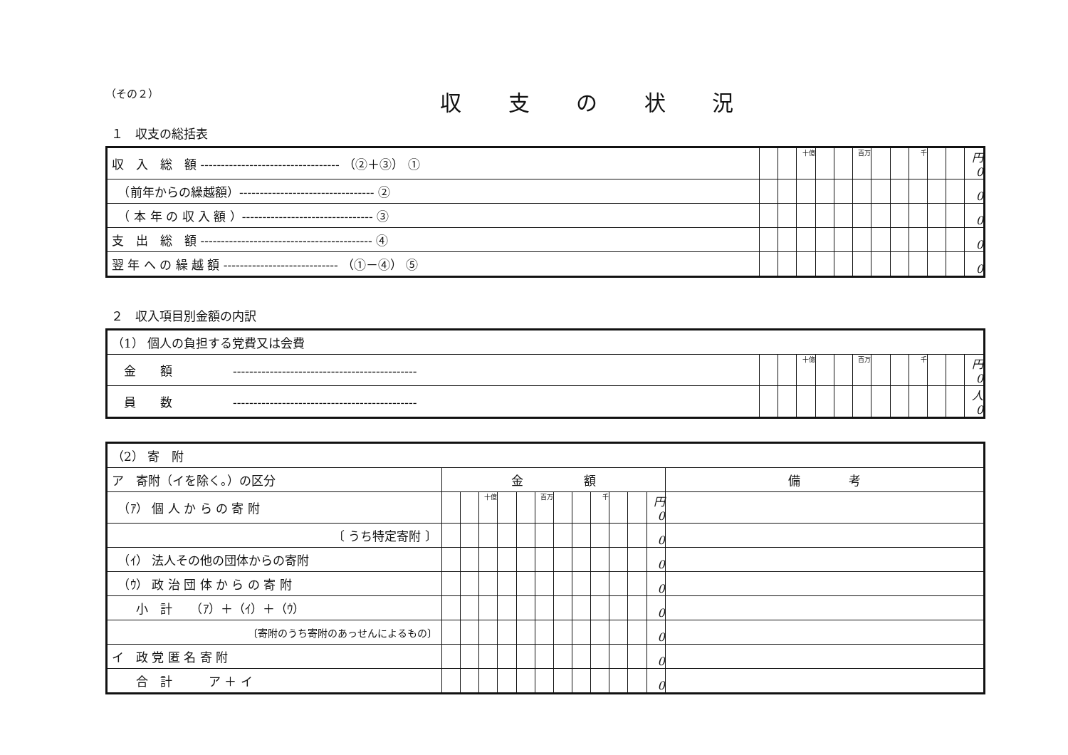（その２）
収 支 の 状 況
１　収支の総括表
| 収 入 総 額 ---------------------------------- （②＋③） ① | | | 十億 | | | 百万 | | | 千 | | | 円 0 |
| （前年からの繰越額）--------------------------------- ② | | | | | | | | | | | | 0 |
| （ 本 年 の 収 入 額 ）-------------------------------- ③ | | | | | | | | | | | | 0 |
| 支 出 総 額 ------------------------------------------ ④ | | | | | | | | | | | | 0 |
| 翌 年 へ の 繰 越 額 ---------------------------- （①－④） ⑤ | | | | | | | | | | | | 0 |
２　収入項目別金額の内訳
| （1） 個人の負担する党費又は会費 | | | | | | | | | | | | |
| 金 額 --------------------------------------------- | | | 十億 | | | 百万 | | | 千 | | | 円 0 |
| 員 数 --------------------------------------------- | | | | | | | | | | | | 人 0 |
| （2） 寄 附 | | | | | | | | | | | | | |
| ア 寄附（イを除く。）の区分 | 金 額 | | | | | | | | | | | | 備 考 |
| （ｱ） 個 人 か ら の 寄 附 | | | 十億 | | | 百万 | | | 千 | | | 円 0 | |
| 〔 うち特定寄附 〕 | | | | | | | | | | | | 0 | |
| （ｲ） 法人その他の団体からの寄附 | | | | | | | | | | | | 0 | |
| （ｳ） 政 治 団 体 か ら の 寄 附 | | | | | | | | | | | | 0 | |
| 小 計 （ｱ）＋（ｲ）＋（ｳ） | | | | | | | | | | | | 0 | |
| 〔寄附のうち寄附のあっせんによるもの〕 | | | | | | | | | | | | 0 | |
| イ 政 党 匿 名 寄 附 | | | | | | | | | | | | 0 | |
| 合 計 ア ＋ イ | | | | | | | | | | | | 0 | |